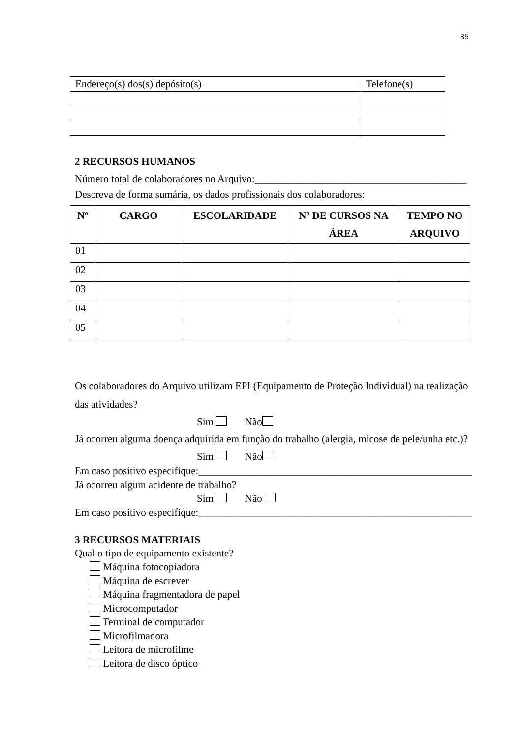85
| Endereço(s) dos(s) depósito(s) | Telefone(s) |
2 RECURSOS HUMANOS
Número total de colaboradores no Arquivo:_________________________________________
Descreva de forma sumária, os dados profissionais dos colaboradores:
| Nº | CARGO | ESCOLARIDADE | Nº DE CURSOS NA ÁREA | TEMPO NO ARQUIVO |
| --- | --- | --- | --- | --- |
| 01 | | | | |
| 02 | | | | |
| 03 | | | | |
| 04 | | | | |
| 05 | | | | |
Os colaboradores do Arquivo utilizam EPI (Equipamento de Proteção Individual) na realização das atividades?
Sim Não
Já ocorreu alguma doença adquirida em função do trabalho (alergia, micose de pele/unha etc.)?
Sim Não
Em caso positivo especifique:_____________________________________________________
Já ocorreu algum acidente de trabalho?
Sim Não
Em caso positivo especifique:_____________________________________________________
3 RECURSOS MATERIAIS
Qual o tipo de equipamento existente?
Máquina fotocopiadora
Máquina de escrever
Máquina fragmentadora de papel
Microcomputador
Terminal de computador
Microfilmadora
Leitora de microfilme
Leitora de disco óptico